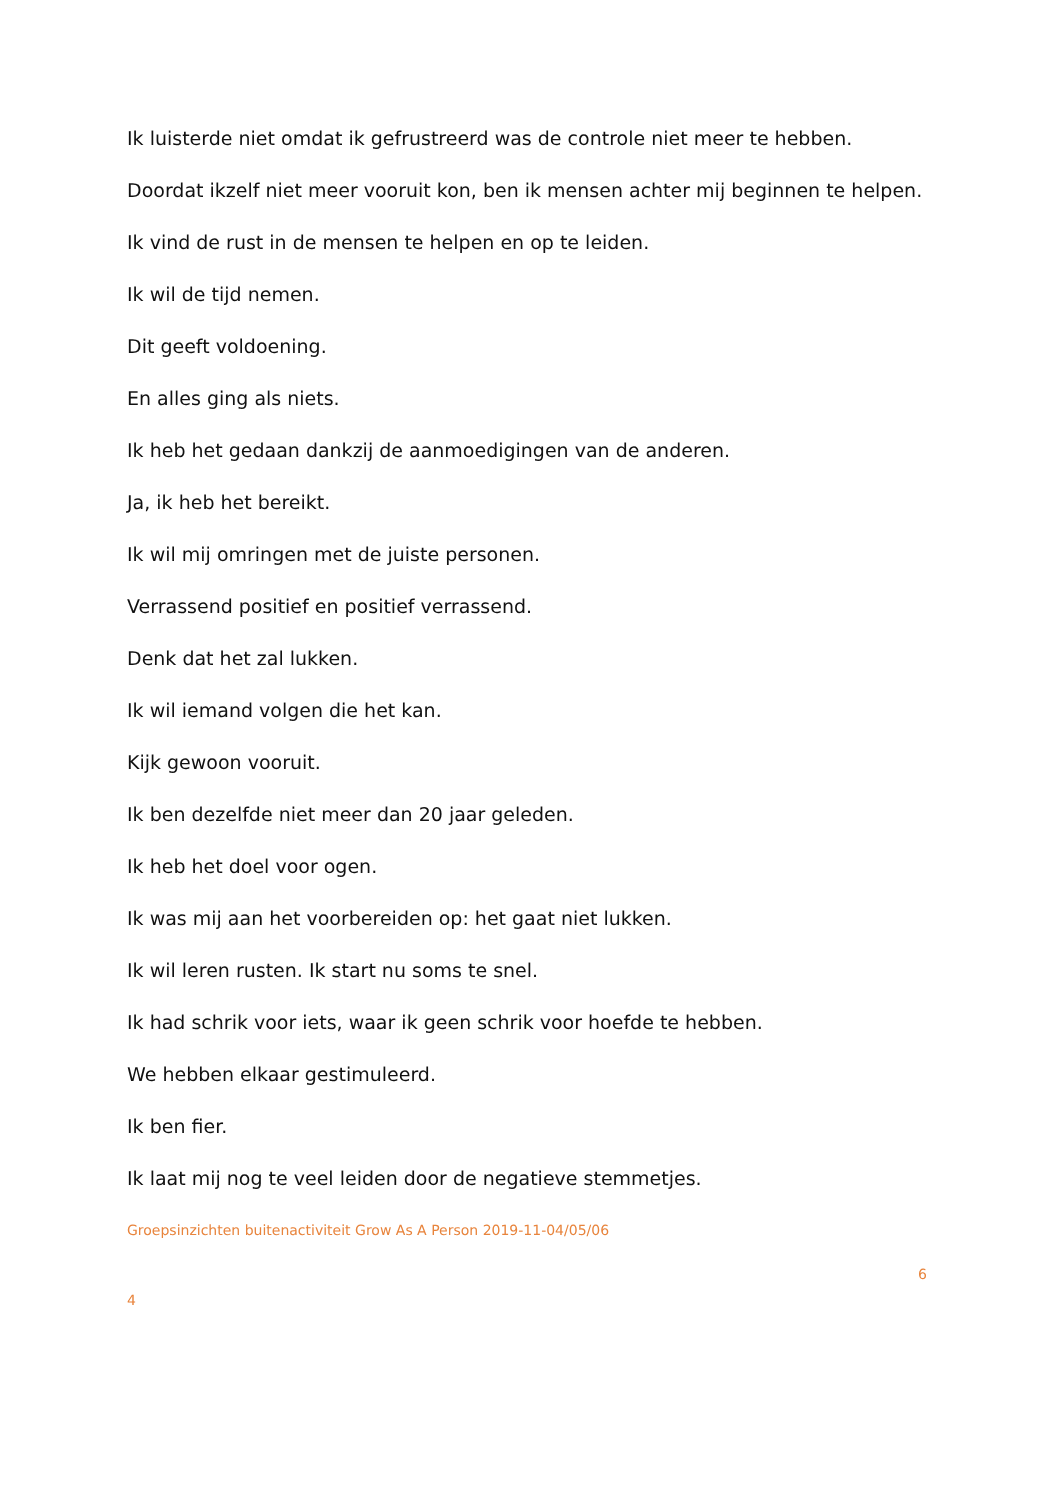Ik luisterde niet omdat ik gefrustreerd was de controle niet meer te hebben.
Doordat ikzelf niet meer vooruit kon, ben ik mensen achter mij beginnen te helpen.
Ik vind de rust in de mensen te helpen en op te leiden.
Ik wil de tijd nemen.
Dit geeft voldoening.
En alles ging als niets.
Ik heb het gedaan dankzij de aanmoedigingen van de anderen.
Ja, ik heb het bereikt.
Ik wil mij omringen met de juiste personen.
Verrassend positief en positief verrassend.
Denk dat het zal lukken.
Ik wil iemand volgen die het kan.
Kijk gewoon vooruit.
Ik ben dezelfde niet meer dan 20 jaar geleden.
Ik heb het doel voor ogen.
Ik was mij aan het voorbereiden op: het gaat niet lukken.
Ik wil leren rusten. Ik start nu soms te snel.
Ik had schrik voor iets, waar ik geen schrik voor hoefde te hebben.
We hebben elkaar gestimuleerd.
Ik ben fier.
Ik laat mij nog te veel leiden door de negatieve stemmetjes.
Groepsinzichten buitenactiviteit Grow As A Person 2019-11-04/05/06
6
4